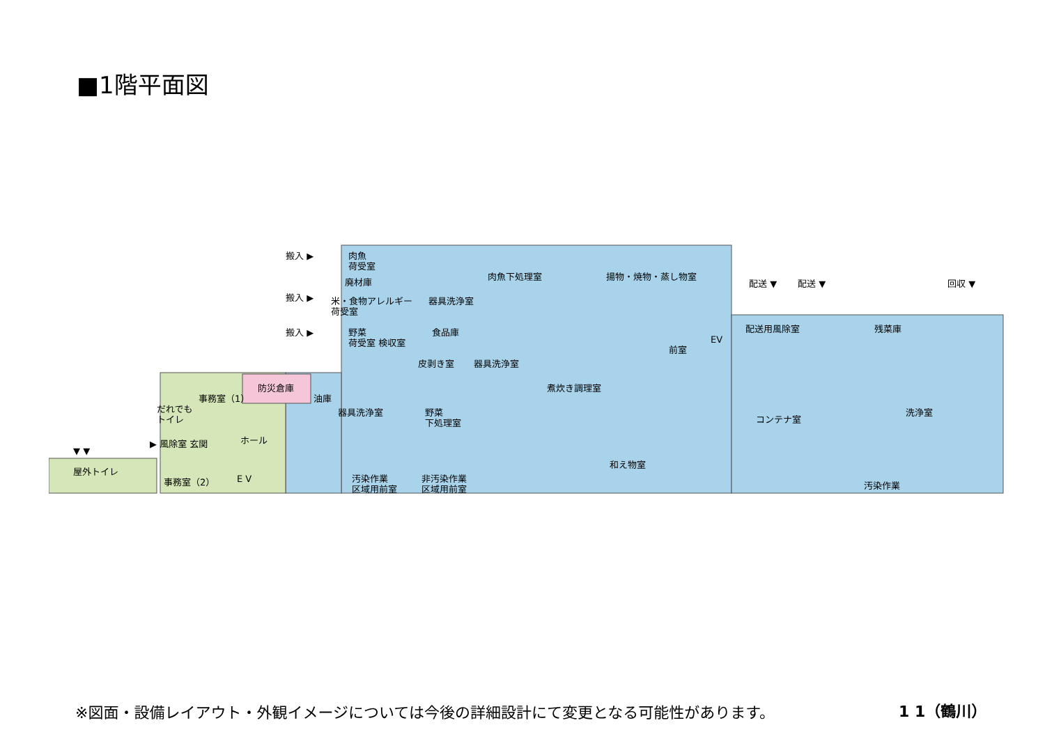■1階平面図
搬入 ▶
搬入 ▶
搬入 ▶
肉魚
荷受室
廃材庫
米・食物アレルギー
荷受室
器具洗浄室
野菜
荷受室 検収室
食品庫
肉魚下処理室 揚物・焼物・蒸し物室
配送 ▼ 配送 ▼ 回収 ▼
配送用風除室 残菜庫
EV
前室
皮剥き室 器具洗浄室
防災倉庫 煮炊き調理室
油庫
事務室（1）
だれでも
トイレ
器具洗浄室
野菜
下処理室
コンテナ室
洗浄室
▶ 風除室 玄関 ホール
和え物室
E V
汚染作業
区域用前室
非汚染作業
区域用前室
汚染作業
▼ ▼
屋外トイレ
事務室（2）
※図面・設備レイアウト・外観イメージについては今後の詳細設計にて変更となる可能性があります。
1 1（鶴川）